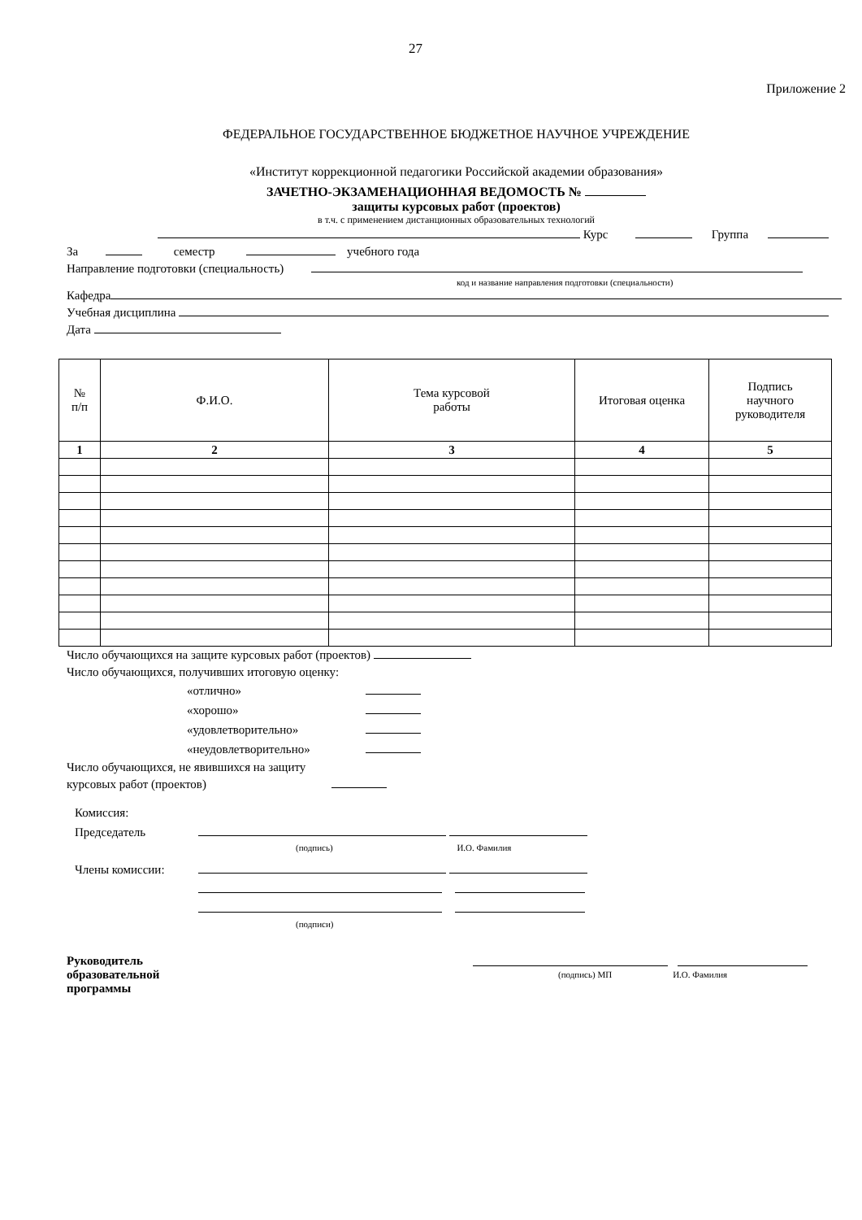27
Приложение 2
ФЕДЕРАЛЬНОЕ ГОСУДАРСТВЕННОЕ БЮДЖЕТНОЕ НАУЧНОЕ УЧРЕЖДЕНИЕ
«Институт коррекционной педагогики Российской академии образования»
ЗАЧЕТНО-ЭКЗАМЕНАЦИОННАЯ ВЕДОМОСТЬ №
защиты курсовых работ (проектов)
в т.ч. с применением дистанционных образовательных технологий
Курс Группа
За семестр учебного года
Направление подготовки (специальность)
код и название направления подготовки (специальности)
Кафедра
Учебная дисциплина
Дата
| № п/п | Ф.И.О. | Тема курсовой работы | Итоговая оценка | Подпись научного руководителя |
| --- | --- | --- | --- | --- |
| 1 | 2 | 3 | 4 | 5 |
Число обучающихся на защите курсовых работ (проектов)
Число обучающихся, получивших итоговую оценку:
«отлично»
«хорошо»
«удовлетворительно»
«неудовлетворительно»
Число обучающихся, не явившихся на защиту
курсовых работ (проектов)
Комиссия:
Председатель
(подпись) И.О. Фамилия
Члены комиссии:
(подписи)
Руководитель
образовательной
программы
(подпись) МП И.О. Фамилия